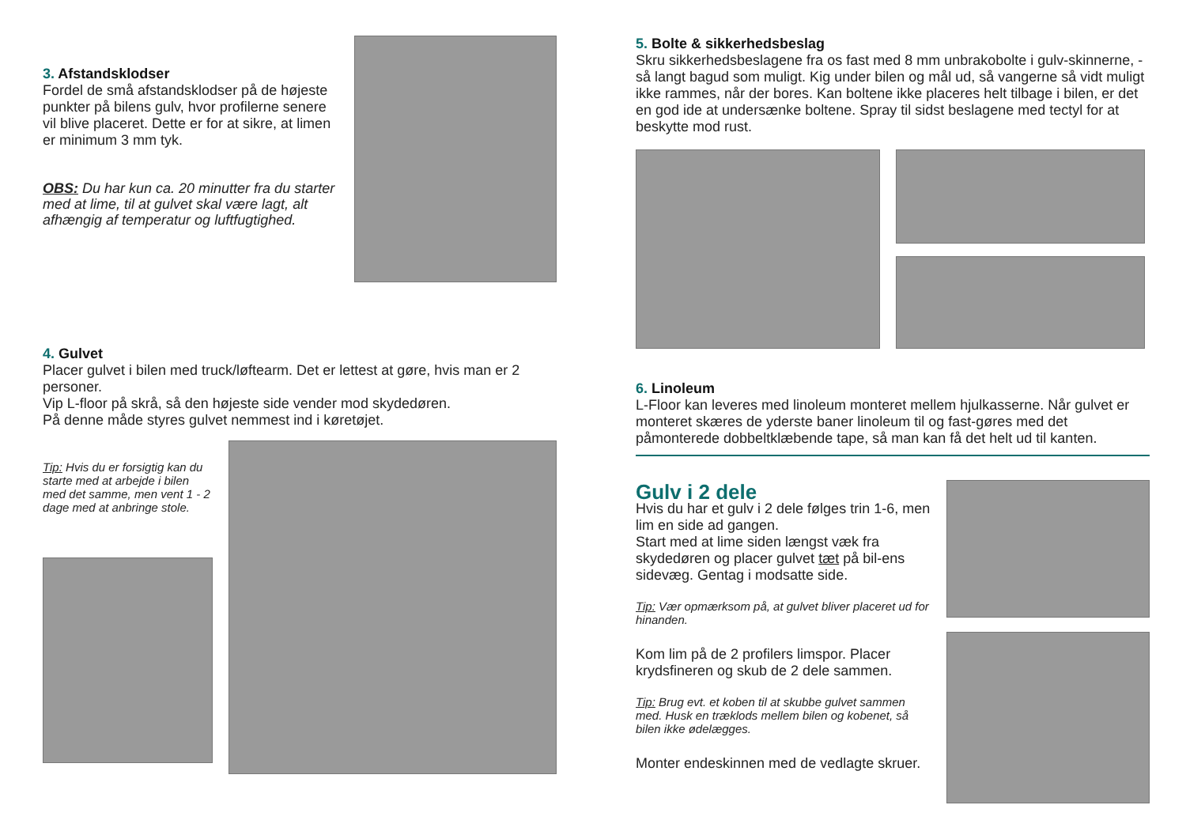3. Afstandsklodser
Fordel de små afstandsklodser på de højeste punkter på bilens gulv, hvor profilerne senere vil blive placeret. Dette er for at sikre, at limen er minimum 3 mm tyk.
OBS: Du har kun ca. 20 minutter fra du starter med at lime, til at gulvet skal være lagt, alt afhængig af temperatur og luftfugtighed.
4. Gulvet
Placer gulvet i bilen med truck/løftearm. Det er lettest at gøre, hvis man er 2 personer.
Vip L-floor på skrå, så den højeste side vender mod skydedøren.
På denne måde styres gulvet nemmest ind i køretøjet.
Tip: Hvis du er forsigtig kan du starte med at arbejde i bilen med det samme, men vent 1 - 2 dage med at anbringe stole.
5. Bolte & sikkerhedsbeslag
Skru sikkerhedsbeslagene fra os fast med 8 mm unbrakobolte i gulv-skinnerne, - så langt bagud som muligt. Kig under bilen og mål ud, så vangerne så vidt muligt ikke rammes, når der bores. Kan boltene ikke placeres helt tilbage i bilen, er det en god ide at undersænke boltene. Spray til sidst beslagene med tectyl for at beskytte mod rust.
6. Linoleum
L-Floor kan leveres med linoleum monteret mellem hjulkasserne. Når gulvet er monteret skæres de yderste baner linoleum til og fast-gøres med det påmonterede dobbeltklæbende tape, så man kan få det helt ud til kanten.
Gulv i 2 dele
Hvis du har et gulv i 2 dele følges trin 1-6, men lim en side ad gangen.
Start med at lime siden længst væk fra skydedøren og placer gulvet tæt på bil-ens sidevæg. Gentag i modsatte side.
Tip: Vær opmærksom på, at gulvet bliver placeret ud for hinanden.
Kom lim på de 2 profilers limspor. Placer krydsfineren og skub de 2 dele sammen.
Tip: Brug evt. et koben til at skubbe gulvet sammen med. Husk en træklods mellem bilen og kobenet, så bilen ikke ødelægges.
Monter endeskinnen med de vedlagte skruer.